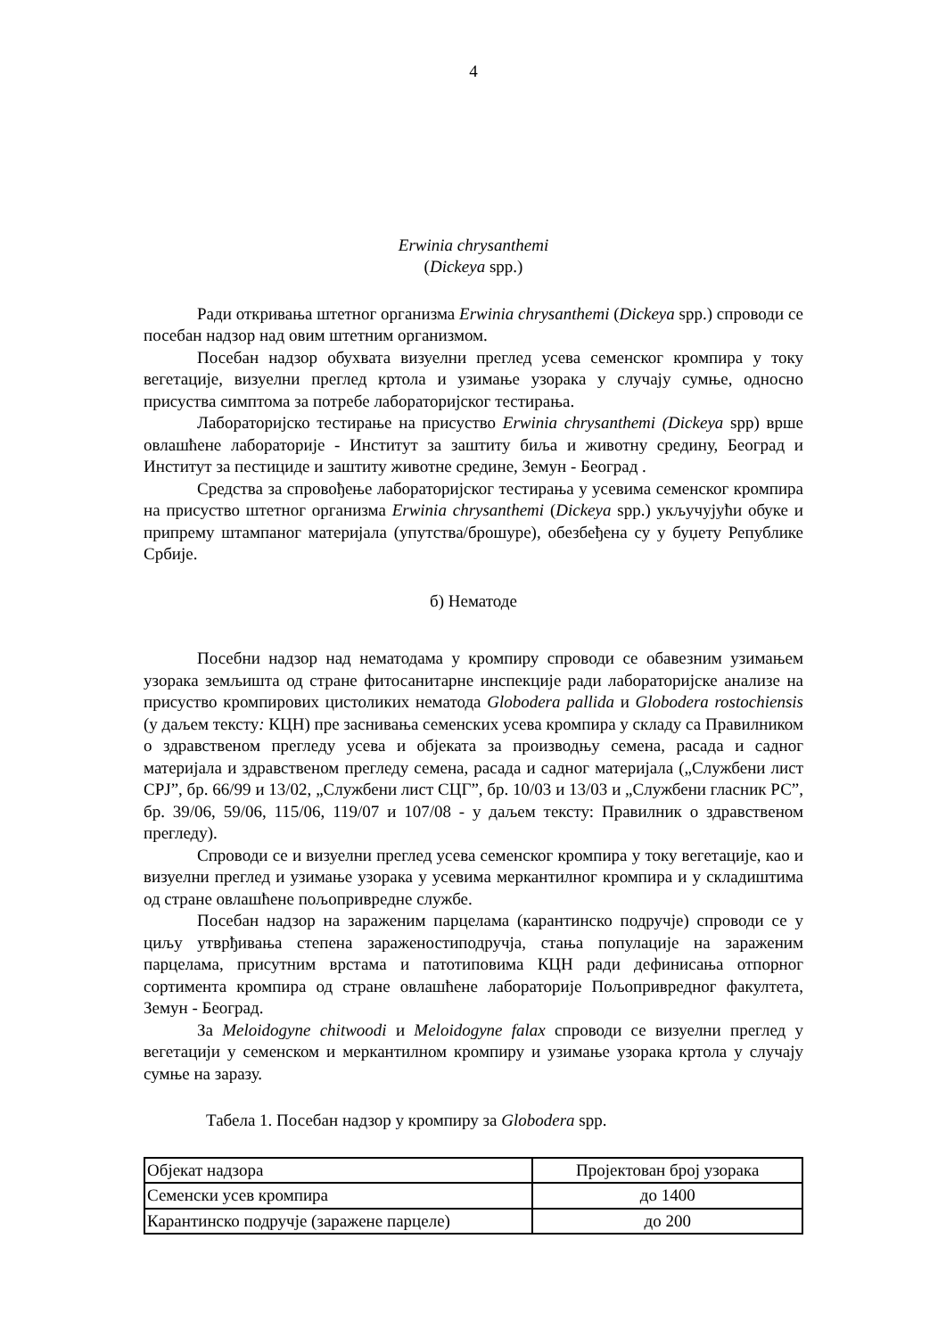4
Erwinia chrysanthemi
(Dickeya spp.)
Ради откривања штетног организма Erwinia chrysanthemi (Dickeya spp.) спроводи се посебан надзор над овим штетним организмом.
Посебан надзор обухвата визуелни преглед усева семенског кромпира у току вегетације, визуелни преглед кртола и узимање узорака у случају сумње, односно присуства симптома за потребе лабораторијског тестирања.
Лабораторијско тестирање на присуство Erwinia chrysanthemi (Dickeya spp) врше овлашћене лабораторије - Институт за заштиту биља и животну средину, Београд и Институт за пестициде и заштиту животне средине, Земун - Београд .
Средства за спровођење лабораторијског тестирања у усевима семенског кромпира на присуство штетног организма Erwinia chrysanthemi (Dickeya spp.) укључујући обуке и припрему штампаног материјала (упутства/брошуре), обезбеђена су у буџету Републике Србије.
б) Нематоде
Посебни надзор над нематодама у кромпиру спроводи се обавезним узимањем узорака земљишта од стране фитосанитарне инспекције ради лабораторијске анализе на присуство кромпирових цистоликих нематода Globodera pallida и Globodera rostochiensis (у даљем тексту: КЦН) пре заснивања семенских усева кромпира у складу са Правилником о здравственом прегледу усева и објеката за производњу семена, расада и садног материјала и здравственом прегледу семена, расада и садног материјала („Службени лист СРЈ”, бр. 66/99 и 13/02, „Службени лист СЦГ”, бр. 10/03 и 13/03 и „Службени гласник РС”, бр. 39/06, 59/06, 115/06, 119/07 и 107/08 - у даљем тексту: Правилник о здравственом прегледу).
Спроводи се и визуелни преглед усева семенског кромпира у току вегетације, као и визуелни преглед и узимање узорака у усевима меркантилног кромпира и у складиштима од стране овлашћене пољопривредне службе.
Посебан надзор на зараженим парцелама (карантинско подручје) спроводи се у циљу утврђивања степена зараженостиподручја, стања популације на зараженим парцелама, присутним врстама и патотиповима КЦН ради дефинисања отпорног сортимента кромпира од стране овлашћене лабораторије Пољопривредног факултета, Земун - Београд.
За Meloidogyne chitwoodi и Meloidogyne falax спроводи се визуелни преглед у вегетацији у семенском и меркантилном кромпиру и узимање узорака кртола у случају сумње на заразу.
Табела 1. Посебан надзор у кромпиру за Globodera spp.
| Објекат надзора | Пројектован број узорака |
| Семенски усев кромпира | до 1400 |
| Карантинско подручје (заражене парцеле) | до 200 |